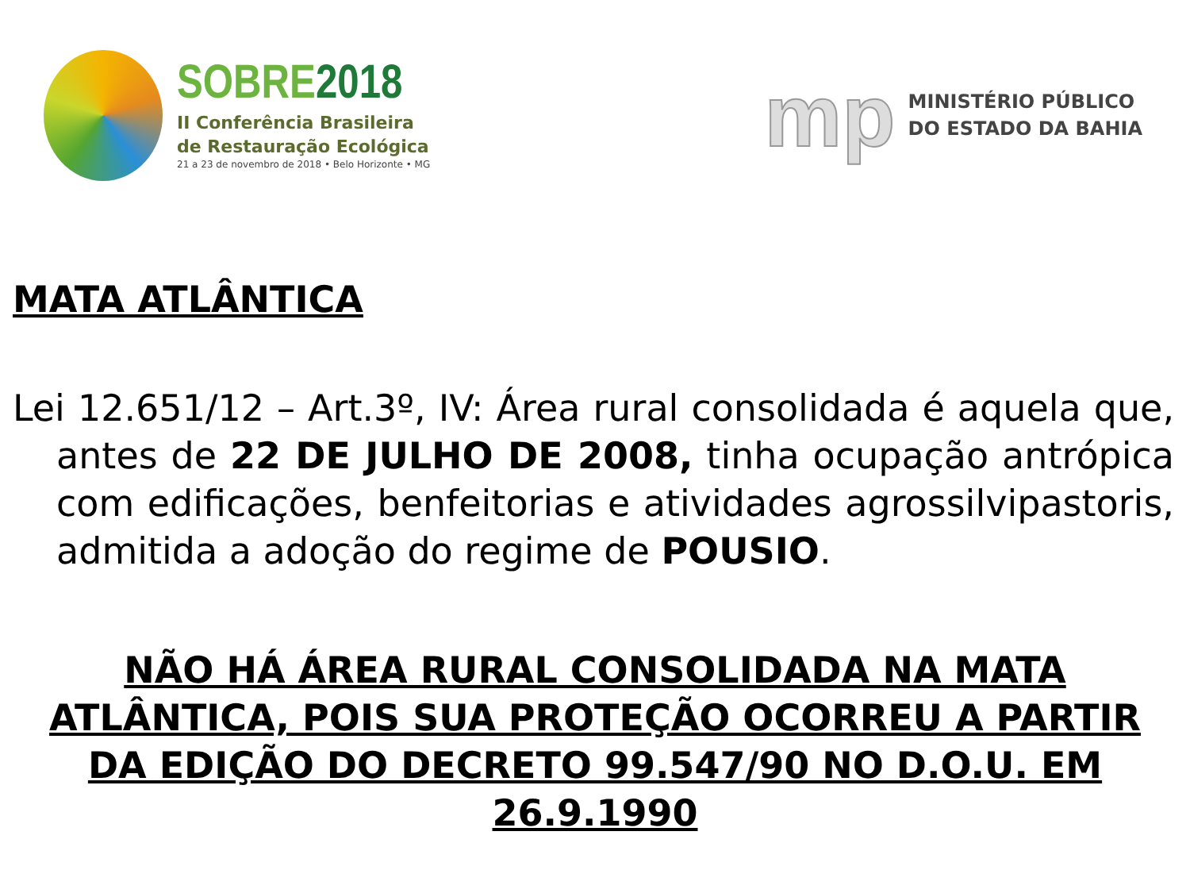SOBRE2018
II Conferência Brasileira
de Restauração Ecológica
21 a 23 de novembro de 2018 • Belo Horizonte • MG
mp
MINISTÉRIO PÚBLICO
DO ESTADO DA BAHIA
MATA ATLÂNTICA
Lei 12.651/12 – Art.3º, IV: Área rural consolidada é aquela que, antes de 22 DE JULHO DE 2008, tinha ocupação antrópica com edificações, benfeitorias e atividades agrossilvipastoris, admitida a adoção do regime de POUSIO.
NÃO HÁ ÁREA RURAL CONSOLIDADA NA MATA ATLÂNTICA, POIS SUA PROTEÇÃO OCORREU A PARTIR DA EDIÇÃO DO DECRETO 99.547/90 NO D.O.U. EM 26.9.1990